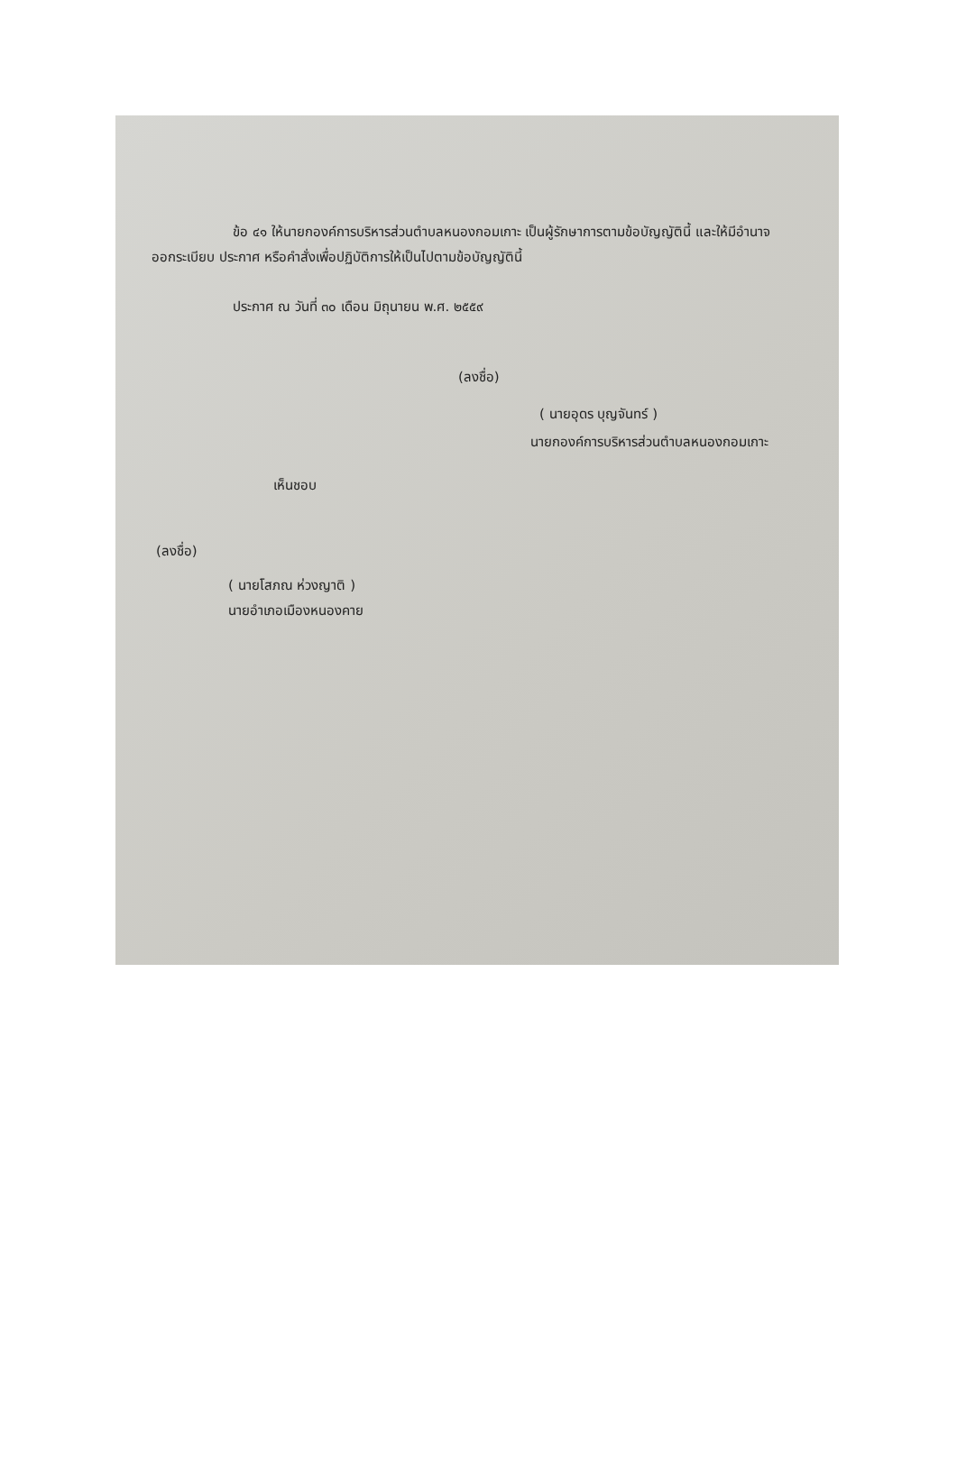ข้อ ๔๑ ให้นายกองค์การบริหารส่วนตำบลหนองกอมเกาะ เป็นผู้รักษาการตามข้อบัญญัตินี้ และให้มีอำนาจออกระเบียบ ประกาศ หรือคำสั่งเพื่อปฏิบัติการให้เป็นไปตามข้อบัญญัตินี้
ประกาศ ณ วันที่ ๓๐ เดือน มิถุนายน พ.ศ. ๒๕๕๙
(ลงชื่อ)
( นายอุดร บุญจันทร์ )
นายกองค์การบริหารส่วนตำบลหนองกอมเกาะ
เห็นชอบ
(ลงชื่อ)
( นายโสภณ ห่วงญาติ )
นายอำเภอเมืองหนองคาย